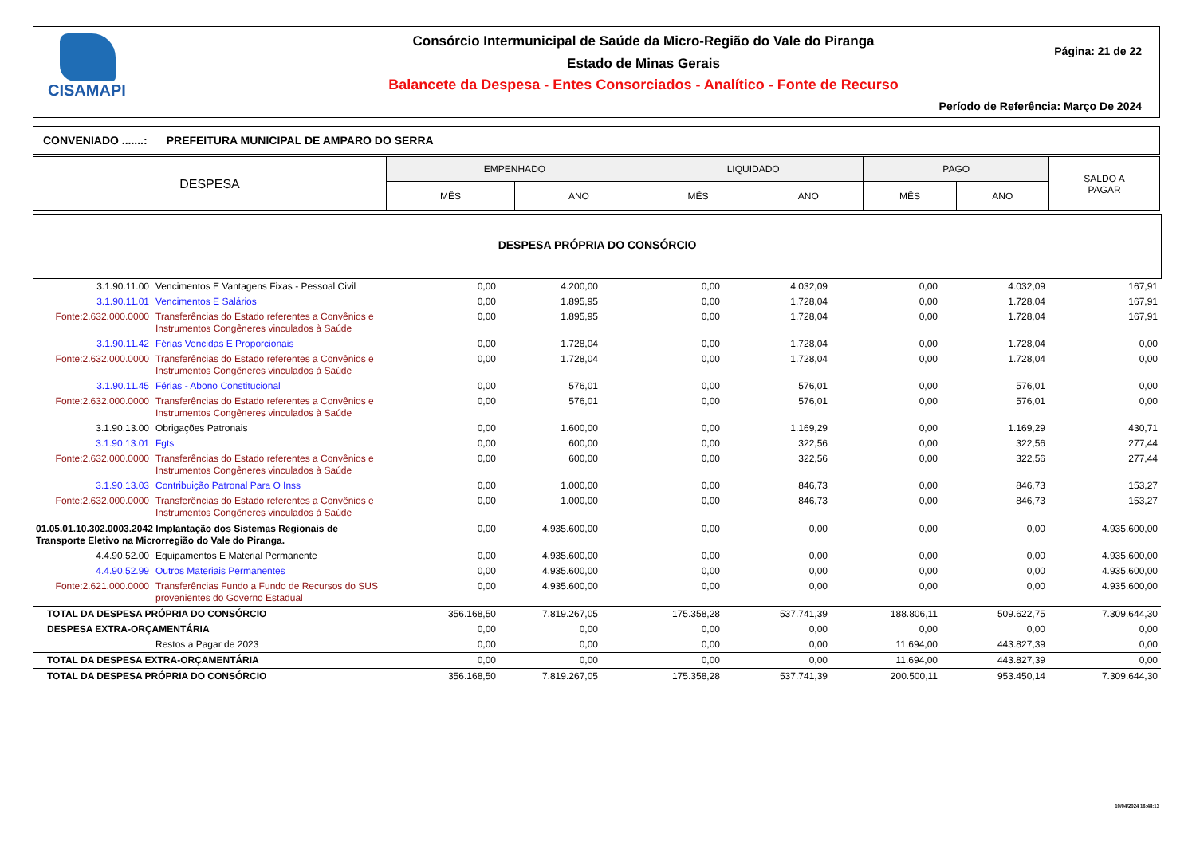CISAMAPI Consórcio Intermunicipal de Saúde da Micro-Região do Vale do Piranga
Estado de Minas Gerais
Balancete da Despesa - Entes Consorciados - Analítico - Fonte de Recurso
Página: 21 de 22
Período de Referência: Março De 2024
CONVENIADO .......: PREFEITURA MUNICIPAL DE AMPARO DO SERRA
| DESPESA | EMPENHADO | | LIQUIDADO | | PAGO | | SALDO A PAGAR |
| --- | --- | --- | --- | --- | --- | --- | --- |
| | MÊS | ANO | MÊS | ANO | MÊS | ANO | |
DESPESA PRÓPRIA DO CONSÓRCIO
| 3.1.90.11.00 | Vencimentos E Vantagens Fixas - Pessoal Civil | 0,00 | 4.200,00 | 0,00 | 4.032,09 | 0,00 | 4.032,09 | 167,91 |
| 3.1.90.11.01 | Vencimentos E Salários | 0,00 | 1.895,95 | 0,00 | 1.728,04 | 0,00 | 1.728,04 | 167,91 |
| Fonte:2.632.000.0000 | Transferências do Estado referentes a Convênios e Instrumentos Congêneres vinculados à Saúde | 0,00 | 1.895,95 | 0,00 | 1.728,04 | 0,00 | 1.728,04 | 167,91 |
| 3.1.90.11.42 | Férias Vencidas E Proporcionais | 0,00 | 1.728,04 | 0,00 | 1.728,04 | 0,00 | 1.728,04 | 0,00 |
| Fonte:2.632.000.0000 | Transferências do Estado referentes a Convênios e Instrumentos Congêneres vinculados à Saúde | 0,00 | 1.728,04 | 0,00 | 1.728,04 | 0,00 | 1.728,04 | 0,00 |
| 3.1.90.11.45 | Férias - Abono Constitucional | 0,00 | 576,01 | 0,00 | 576,01 | 0,00 | 576,01 | 0,00 |
| Fonte:2.632.000.0000 | Transferências do Estado referentes a Convênios e Instrumentos Congêneres vinculados à Saúde | 0,00 | 576,01 | 0,00 | 576,01 | 0,00 | 576,01 | 0,00 |
| 3.1.90.13.00 | Obrigações Patronais | 0,00 | 1.600,00 | 0,00 | 1.169,29 | 0,00 | 1.169,29 | 430,71 |
| 3.1.90.13.01 | Fgts | 0,00 | 600,00 | 0,00 | 322,56 | 0,00 | 322,56 | 277,44 |
| Fonte:2.632.000.0000 | Transferências do Estado referentes a Convênios e Instrumentos Congêneres vinculados à Saúde | 0,00 | 600,00 | 0,00 | 322,56 | 0,00 | 322,56 | 277,44 |
| 3.1.90.13.03 | Contribuição Patronal Para O Inss | 0,00 | 1.000,00 | 0,00 | 846,73 | 0,00 | 846,73 | 153,27 |
| Fonte:2.632.000.0000 | Transferências do Estado referentes a Convênios e Instrumentos Congêneres vinculados à Saúde | 0,00 | 1.000,00 | 0,00 | 846,73 | 0,00 | 846,73 | 153,27 |
| 01.05.01.10.302.0003.2042 Implantação dos Sistemas Regionais de Transporte Eletivo na Microrregião do Vale do Piranga. | | 0,00 | 4.935.600,00 | 0,00 | 0,00 | 0,00 | 0,00 | 4.935.600,00 |
| 4.4.90.52.00 | Equipamentos E Material Permanente | 0,00 | 4.935.600,00 | 0,00 | 0,00 | 0,00 | 0,00 | 4.935.600,00 |
| 4.4.90.52.99 | Outros Materiais Permanentes | 0,00 | 4.935.600,00 | 0,00 | 0,00 | 0,00 | 0,00 | 4.935.600,00 |
| Fonte:2.621.000.0000 | Transferências Fundo a Fundo de Recursos do SUS provenientes do Governo Estadual | 0,00 | 4.935.600,00 | 0,00 | 0,00 | 0,00 | 0,00 | 4.935.600,00 |
| TOTAL DA DESPESA PRÓPRIA DO CONSÓRCIO | | 356.168,50 | 7.819.267,05 | 175.358,28 | 537.741,39 | 188.806,11 | 509.622,75 | 7.309.644,30 |
| DESPESA EXTRA-ORÇAMENTÁRIA | | 0,00 | 0,00 | 0,00 | 0,00 | 0,00 | 0,00 | 0,00 |
| | Restos a Pagar de 2023 | 0,00 | 0,00 | 0,00 | 0,00 | 11.694,00 | 443.827,39 | 0,00 |
| TOTAL DA DESPESA EXTRA-ORÇAMENTÁRIA | | 0,00 | 0,00 | 0,00 | 0,00 | 11.694,00 | 443.827,39 | 0,00 |
| TOTAL DA DESPESA PRÓPRIA DO CONSÓRCIO | | 356.168,50 | 7.819.267,05 | 175.358,28 | 537.741,39 | 200.500,11 | 953.450,14 | 7.309.644,30 |
10/04/2024 16:48:13